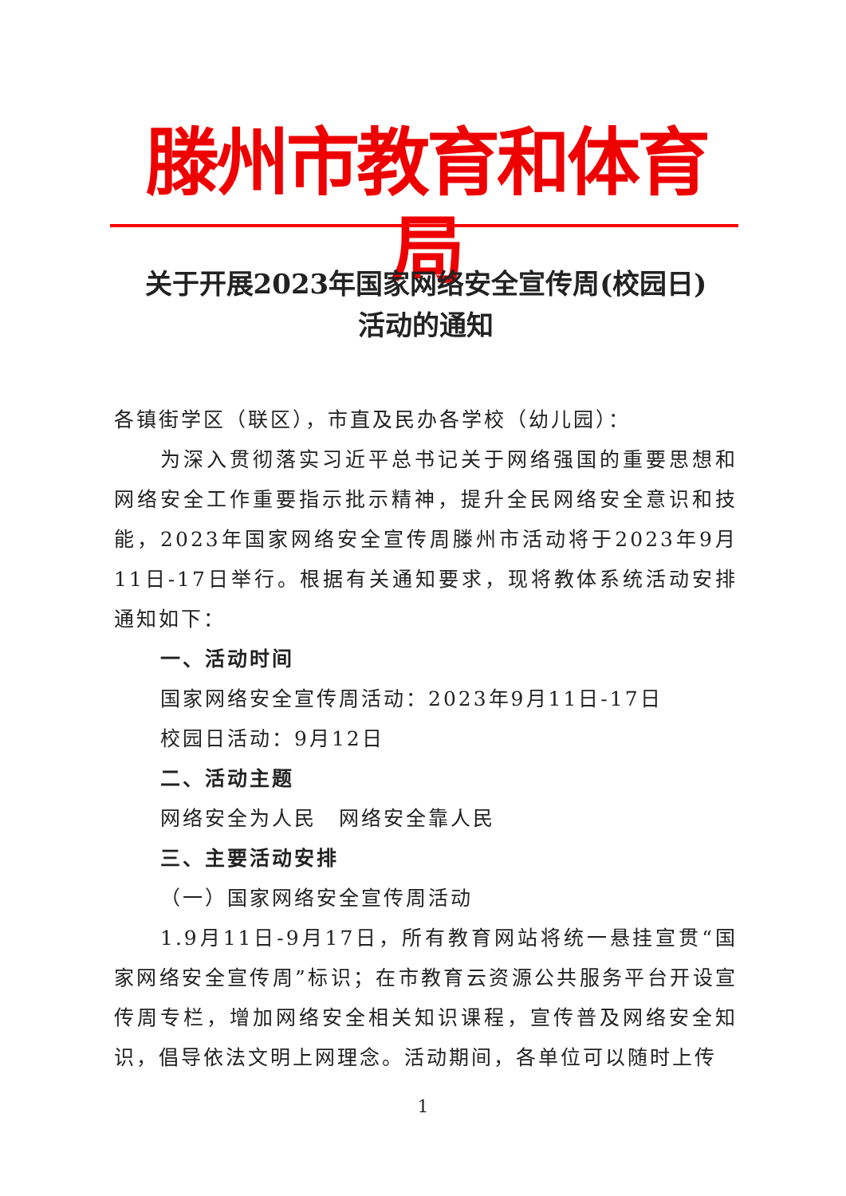滕州市教育和体育局
关于开展2023年国家网络安全宣传周(校园日)
活动的通知
各镇街学区（联区），市直及民办各学校（幼儿园）：
为深入贯彻落实习近平总书记关于网络强国的重要思想和网络安全工作重要指示批示精神，提升全民网络安全意识和技能，2023年国家网络安全宣传周滕州市活动将于2023年9月11日-17日举行。根据有关通知要求，现将教体系统活动安排通知如下：
一、活动时间
国家网络安全宣传周活动：2023年9月11日-17日
校园日活动：9月12日
二、活动主题
网络安全为人民　网络安全靠人民
三、主要活动安排
（一）国家网络安全宣传周活动
1.9月11日-9月17日，所有教育网站将统一悬挂宣贯“国家网络安全宣传周”标识；在市教育云资源公共服务平台开设宣传周专栏，增加网络安全相关知识课程，宣传普及网络安全知识，倡导依法文明上网理念。活动期间，各单位可以随时上传
1